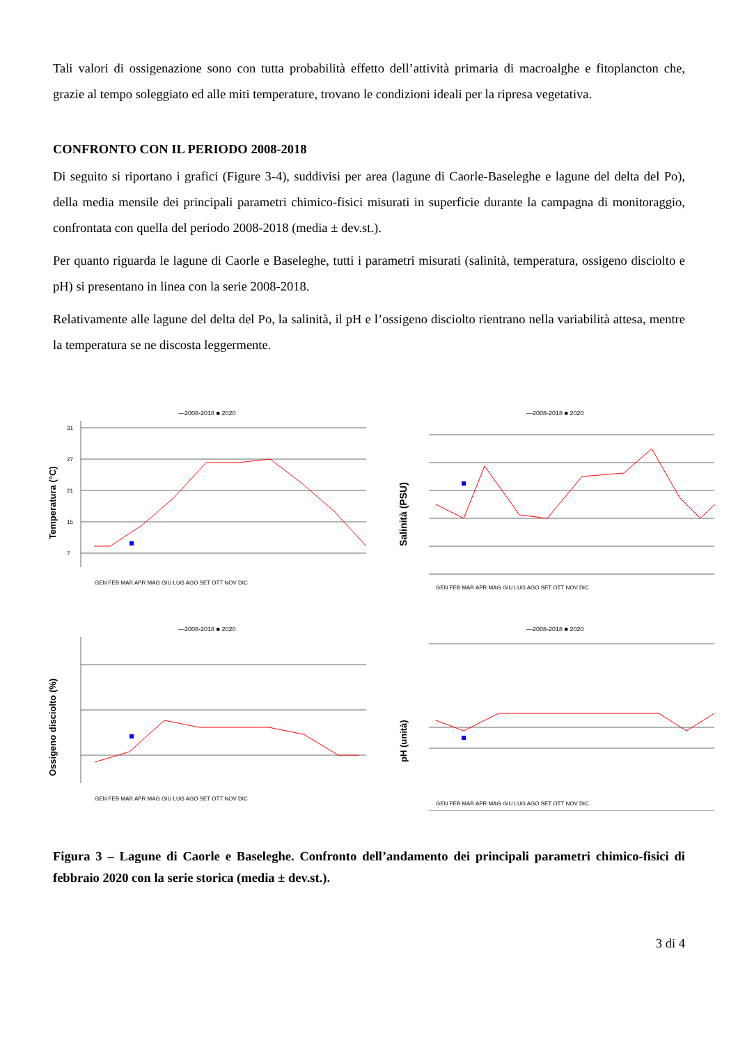Tali valori di ossigenazione sono con tutta probabilità effetto dell’attività primaria di macroalghe e fitoplancton che, grazie al tempo soleggiato ed alle miti temperature, trovano le condizioni ideali per la ripresa vegetativa.
CONFRONTO CON IL PERIODO 2008-2018
Di seguito si riportano i grafici (Figure 3-4), suddivisi per area (lagune di Caorle-Baseleghe e lagune del delta del Po), della media mensile dei principali parametri chimico-fisici misurati in superficie durante la campagna di monitoraggio, confrontata con quella del periodo 2008-2018 (media ± dev.st.).
Per quanto riguarda le lagune di Caorle e Baseleghe, tutti i parametri misurati (salinità, temperatura, ossigeno disciolto e pH) si presentano in linea con la serie 2008-2018.
Relativamente alle lagune del delta del Po, la salinità, il pH e l’ossigeno disciolto rientrano nella variabilità attesa, mentre la temperatura se ne discosta leggermente.
—2008-2018 ■ 2020
Temperatura (°C)
31
27
21
15
7
GEN FEB MAR APR MAG GIU LUG AGO SET OTT NOV DIC
—2008-2018 ■ 2020
Salinità (PSU)
GEN FEB MAR APR MAG GIU LUG AGO SET OTT NOV DIC
—2008-2018 ■ 2020
Ossigeno disciolto (%)
GEN FEB MAR APR MAG GIU LUG AGO SET OTT NOV DIC
—2008-2018 ■ 2020
pH (unità)
GEN FEB MAR APR MAG GIU LUG AGO SET OTT NOV DIC
Figura 3 – Lagune di Caorle e Baseleghe. Confronto dell’andamento dei principali parametri chimico-fisici di febbraio 2020 con la serie storica (media ± dev.st.).
3 di 4